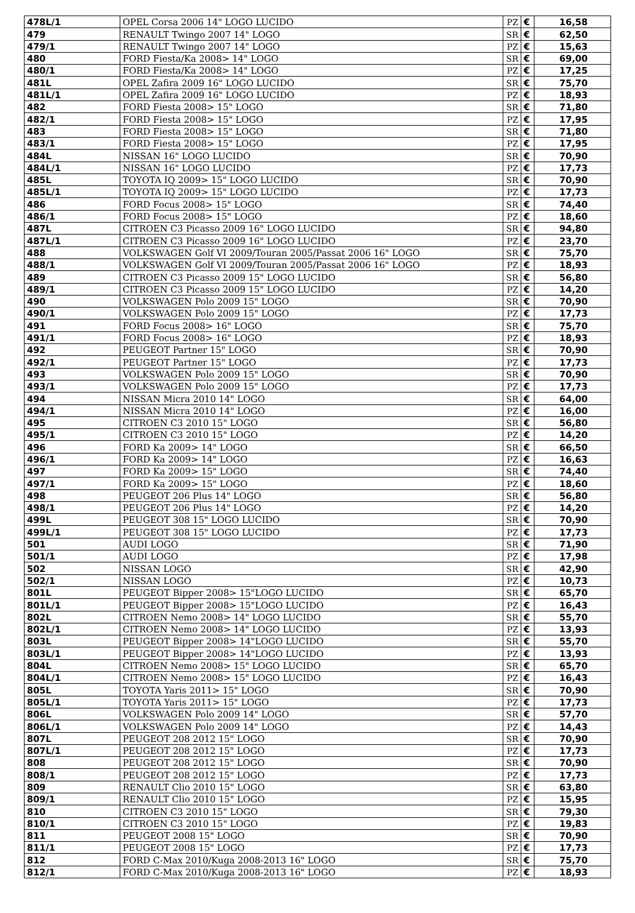| 478L/1 | OPEL Corsa 2006 14" LOGO LUCIDO | PZ | € | 16,58 |
| 479 | RENAULT Twingo 2007 14" LOGO | SR | € | 62,50 |
| 479/1 | RENAULT Twingo 2007 14" LOGO | PZ | € | 15,63 |
| 480 | FORD Fiesta/Ka 2008> 14" LOGO | SR | € | 69,00 |
| 480/1 | FORD Fiesta/Ka 2008> 14" LOGO | PZ | € | 17,25 |
| 481L | OPEL Zafira 2009 16" LOGO LUCIDO | SR | € | 75,70 |
| 481L/1 | OPEL Zafira 2009 16" LOGO LUCIDO | PZ | € | 18,93 |
| 482 | FORD Fiesta 2008> 15" LOGO | SR | € | 71,80 |
| 482/1 | FORD Fiesta 2008> 15" LOGO | PZ | € | 17,95 |
| 483 | FORD Fiesta 2008> 15" LOGO | SR | € | 71,80 |
| 483/1 | FORD Fiesta 2008> 15" LOGO | PZ | € | 17,95 |
| 484L | NISSAN 16" LOGO LUCIDO | SR | € | 70,90 |
| 484L/1 | NISSAN 16" LOGO LUCIDO | PZ | € | 17,73 |
| 485L | TOYOTA IQ 2009> 15" LOGO LUCIDO | SR | € | 70,90 |
| 485L/1 | TOYOTA IQ 2009> 15" LOGO LUCIDO | PZ | € | 17,73 |
| 486 | FORD Focus 2008> 15" LOGO | SR | € | 74,40 |
| 486/1 | FORD Focus 2008> 15" LOGO | PZ | € | 18,60 |
| 487L | CITROEN C3 Picasso 2009 16" LOGO LUCIDO | SR | € | 94,80 |
| 487L/1 | CITROEN C3 Picasso 2009 16" LOGO LUCIDO | PZ | € | 23,70 |
| 488 | VOLKSWAGEN Golf VI 2009/Touran 2005/Passat 2006 16" LOGO | SR | € | 75,70 |
| 488/1 | VOLKSWAGEN Golf VI 2009/Touran 2005/Passat 2006 16" LOGO | PZ | € | 18,93 |
| 489 | CITROEN C3 Picasso 2009 15" LOGO LUCIDO | SR | € | 56,80 |
| 489/1 | CITROEN C3 Picasso 2009 15" LOGO LUCIDO | PZ | € | 14,20 |
| 490 | VOLKSWAGEN Polo 2009 15" LOGO | SR | € | 70,90 |
| 490/1 | VOLKSWAGEN Polo 2009 15" LOGO | PZ | € | 17,73 |
| 491 | FORD Focus 2008> 16" LOGO | SR | € | 75,70 |
| 491/1 | FORD Focus 2008> 16" LOGO | PZ | € | 18,93 |
| 492 | PEUGEOT Partner 15" LOGO | SR | € | 70,90 |
| 492/1 | PEUGEOT Partner 15" LOGO | PZ | € | 17,73 |
| 493 | VOLKSWAGEN Polo 2009 15" LOGO | SR | € | 70,90 |
| 493/1 | VOLKSWAGEN Polo 2009 15" LOGO | PZ | € | 17,73 |
| 494 | NISSAN Micra 2010 14" LOGO | SR | € | 64,00 |
| 494/1 | NISSAN Micra 2010 14" LOGO | PZ | € | 16,00 |
| 495 | CITROEN C3 2010 15" LOGO | SR | € | 56,80 |
| 495/1 | CITROEN C3 2010 15" LOGO | PZ | € | 14,20 |
| 496 | FORD Ka 2009> 14" LOGO | SR | € | 66,50 |
| 496/1 | FORD Ka 2009> 14" LOGO | PZ | € | 16,63 |
| 497 | FORD Ka 2009> 15" LOGO | SR | € | 74,40 |
| 497/1 | FORD Ka 2009> 15" LOGO | PZ | € | 18,60 |
| 498 | PEUGEOT 206 Plus 14" LOGO | SR | € | 56,80 |
| 498/1 | PEUGEOT 206 Plus 14" LOGO | PZ | € | 14,20 |
| 499L | PEUGEOT 308 15" LOGO LUCIDO | SR | € | 70,90 |
| 499L/1 | PEUGEOT 308 15" LOGO LUCIDO | PZ | € | 17,73 |
| 501 | AUDI LOGO | SR | € | 71,90 |
| 501/1 | AUDI LOGO | PZ | € | 17,98 |
| 502 | NISSAN LOGO | SR | € | 42,90 |
| 502/1 | NISSAN LOGO | PZ | € | 10,73 |
| 801L | PEUGEOT Bipper 2008> 15"LOGO LUCIDO | SR | € | 65,70 |
| 801L/1 | PEUGEOT Bipper 2008> 15"LOGO LUCIDO | PZ | € | 16,43 |
| 802L | CITROEN Nemo 2008> 14" LOGO LUCIDO | SR | € | 55,70 |
| 802L/1 | CITROEN Nemo 2008> 14" LOGO LUCIDO | PZ | € | 13,93 |
| 803L | PEUGEOT Bipper 2008> 14"LOGO LUCIDO | SR | € | 55,70 |
| 803L/1 | PEUGEOT Bipper 2008> 14"LOGO LUCIDO | PZ | € | 13,93 |
| 804L | CITROEN Nemo 2008> 15" LOGO LUCIDO | SR | € | 65,70 |
| 804L/1 | CITROEN Nemo 2008> 15" LOGO LUCIDO | PZ | € | 16,43 |
| 805L | TOYOTA Yaris 2011> 15" LOGO | SR | € | 70,90 |
| 805L/1 | TOYOTA Yaris 2011> 15" LOGO | PZ | € | 17,73 |
| 806L | VOLKSWAGEN Polo 2009 14" LOGO | SR | € | 57,70 |
| 806L/1 | VOLKSWAGEN Polo 2009 14" LOGO | PZ | € | 14,43 |
| 807L | PEUGEOT 208 2012 15" LOGO | SR | € | 70,90 |
| 807L/1 | PEUGEOT 208 2012 15" LOGO | PZ | € | 17,73 |
| 808 | PEUGEOT 208 2012 15" LOGO | SR | € | 70,90 |
| 808/1 | PEUGEOT 208 2012 15" LOGO | PZ | € | 17,73 |
| 809 | RENAULT Clio 2010 15" LOGO | SR | € | 63,80 |
| 809/1 | RENAULT Clio 2010 15" LOGO | PZ | € | 15,95 |
| 810 | CITROEN C3 2010 15" LOGO | SR | € | 79,30 |
| 810/1 | CITROEN C3 2010 15" LOGO | PZ | € | 19,83 |
| 811 | PEUGEOT 2008 15" LOGO | SR | € | 70,90 |
| 811/1 | PEUGEOT 2008 15" LOGO | PZ | € | 17,73 |
| 812 | FORD C-Max 2010/Kuga 2008-2013 16" LOGO | SR | € | 75,70 |
| 812/1 | FORD C-Max 2010/Kuga 2008-2013 16" LOGO | PZ | € | 18,93 |